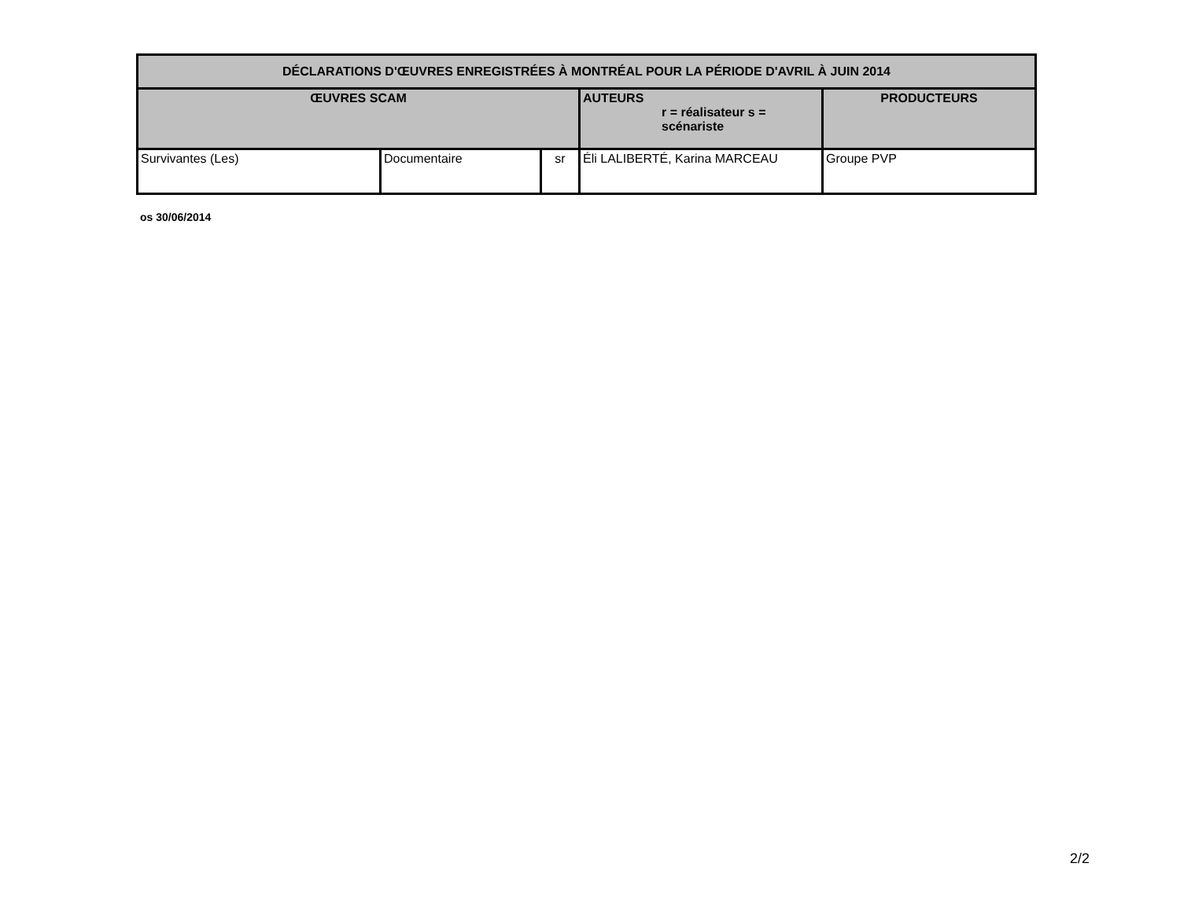| DÉCLARATIONS D'ŒUVRES ENREGISTRÉES À MONTRÉAL POUR LA PÉRIODE D'AVRIL À JUIN 2014 | | | | |
| --- | --- | --- | --- | --- |
| ŒUVRES SCAM | | | AUTEURS r = réalisateur s = scénariste | PRODUCTEURS |
| Survivantes (Les) | Documentaire | sr | Éli LALIBERTÉ, Karina MARCEAU | Groupe PVP |
os 30/06/2014
2/2